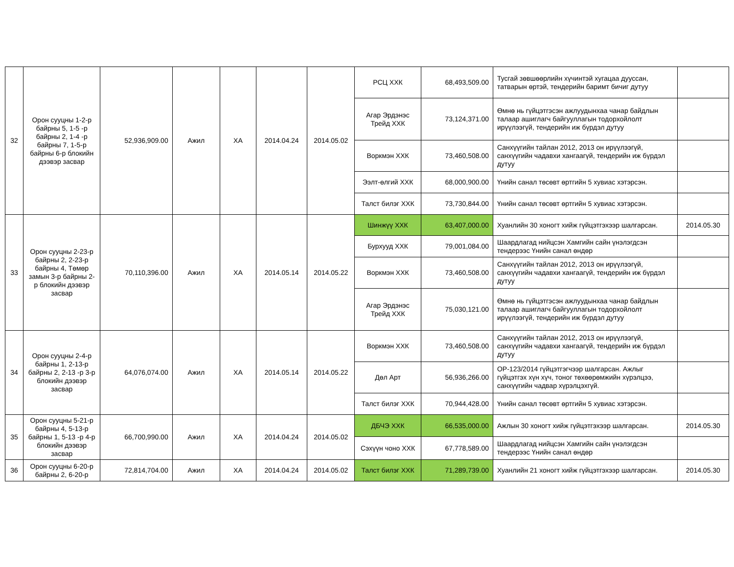| 32 | Орон сууцны 1-2-р байрны 5, 1-5 -р байрны 2, 1-4 -р байрны 7, 1-5-р байрны 6-р блокийн дээвэр засвар | 52,936,909.00 | Ажил | ХА | 2014.04.24 | 2014.05.02 | РСЦ ХХК | 68,493,509.00 | Тусгай зөвшөөрлийн хүчинтэй хугацаа дууссан, татварын өртэй, тендерийн баримт бичиг дутуу | |
| | | | | | | | Агар Эрдэнэс Трейд ХХК | 73,124,371.00 | Өмнө нь гүйцэтгэсэн ажлуудынхаа чанар байдлын талаар ашиглагч байгууллагын тодорхойлолт ирүүлээгүй, тендерийн иж бүрдэл дутуу | |
| | | | | | | | Воркмэн ХХК | 73,460,508.00 | Санхүүгийн тайлан 2012, 2013 он ирүүлээгүй, санхүүгийн чадавхи хангаагүй, тендерийн иж бүрдэл дутуу | |
| | | | | | | | Ээлт-өлгий ХХК | 68,000,900.00 | Үнийн санал төсөвт өртгийн 5 хувиас хэтэрсэн. | |
| | | | | | | | Талст билэг ХХК | 73,730,844.00 | Үнийн санал төсөвт өртгийн 5 хувиас хэтэрсэн. | |
| 33 | Орон сууцны 2-23-р байрны 2, 2-23-р байрны 4, Төмөр замын 3-р байрны 2-р блокийн дээвэр засвар | 70,110,396.00 | Ажил | ХА | 2014.05.14 | 2014.05.22 | Шинжүү ХХК | 63,407,000.00 | Хуанлийн 30 хоногт хийж гүйцэтгэхээр шалгарсан. | 2014.05.30 |
| | | | | | | | Бурхууд ХХК | 79,001,084.00 | Шаардлагад нийцсэн Хамгийн сайн үнэлэгдсэн тендерээс Үнийн санал өндөр | |
| | | | | | | | Воркмэн ХХК | 73,460,508.00 | Санхүүгийн тайлан 2012, 2013 он ирүүлээгүй, санхүүгийн чадавхи хангаагүй, тендерийн иж бүрдэл дутуу | |
| | | | | | | | Агар Эрдэнэс Трейд ХХК | 75,030,121.00 | Өмнө нь гүйцэтгэсэн ажлуудынхаа чанар байдлын талаар ашиглагч байгууллагын тодорхойлолт ирүүлээгүй, тендерийн иж бүрдэл дутуу | |
| 34 | Орон сууцны 2-4-р байрны 1, 2-13-р байрны 2, 2-13 -р 3-р блокийн дээвэр засвар | 64,076,074.00 | Ажил | ХА | 2014.05.14 | 2014.05.22 | Воркмэн ХХК | 73,460,508.00 | Санхүүгийн тайлан 2012, 2013 он ирүүлээгүй, санхүүгийн чадавхи хангаагүй, тендерийн иж бүрдэл дутуу | |
| | | | | | | | Дөл Арт | 56,936,266.00 | ОР-123/2014 гүйцэтгэгчээр шалгарсан. Ажлыг гүйцэтгэх хүн хүч, тоног төхөөрөмжийн хүрэлцээ, санхүүгийн чадвар хүрэлцэхгүй. | |
| | | | | | | | Талст билэг ХХК | 70,944,428.00 | Үнийн санал төсөвт өртгийн 5 хувиас хэтэрсэн. | |
| 35 | Орон сууцны 5-21-р байрны 4, 5-13-р байрны 1, 5-13 -р 4-р блокийн дээвэр засвар | 66,700,990.00 | Ажил | ХА | 2014.04.24 | 2014.05.02 | ДБЧЭ ХХК | 66,535,000.00 | Ажлын 30 хоногт хийж гүйцэтгэхээр шалгарсан. | 2014.05.30 |
| | | | | | | | Сэхүүн чоно ХХК | 67,778,589.00 | Шаардлагад нийцсэн Хамгийн сайн үнэлэгдсэн тендерээс Үнийн санал өндөр | |
| 36 | Орон сууцны 6-20-р байрны 2, 6-20-р | 72,814,704.00 | Ажил | ХА | 2014.04.24 | 2014.05.02 | Талст билэг ХХК | 71,289,739.00 | Хуанлийн 21 хоногт хийж гүйцэтгэхээр шалгарсан. | 2014.05.30 |